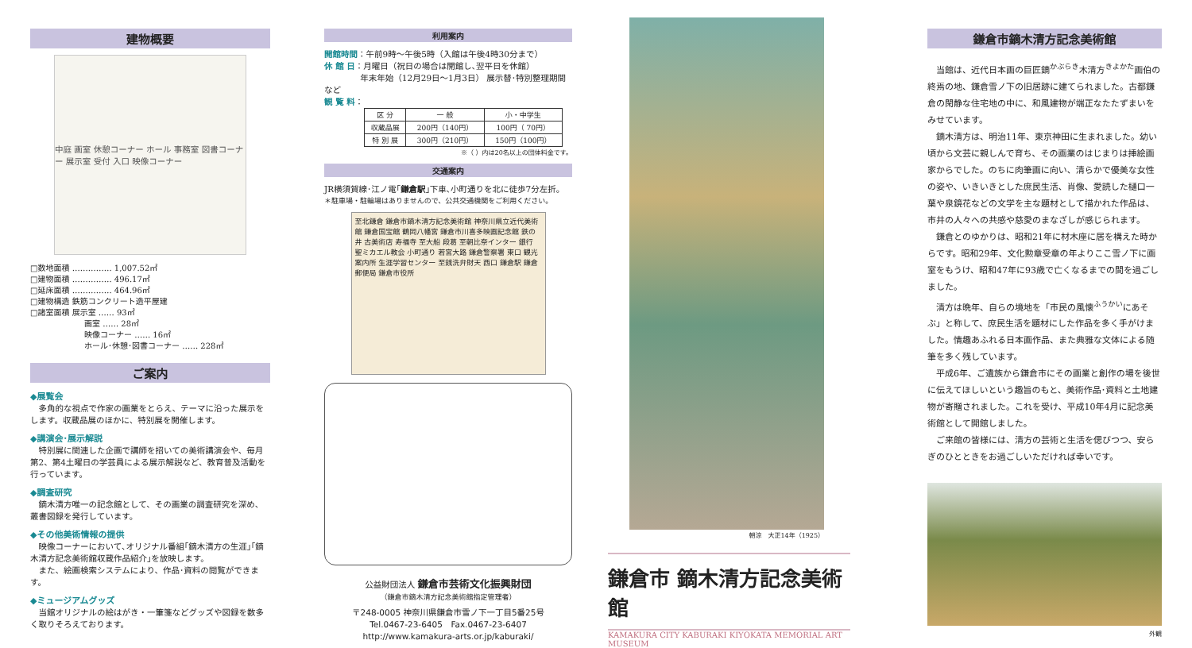建物概要
中庭 画室 休憩コーナー ホール 事務室 図書コーナー 展示室 受付 入口 映像コーナー
□数地面積 …………… 1,007.52㎡
□建物面積 …………… 496.17㎡
□延床面積 …………… 464.96㎡
□建物構造 鉄筋コンクリート造平屋建
□諸室面積 展示室 …… 93㎡
画室 …… 28㎡
映像コーナー …… 16㎡
ホール･休憩･図書コーナー …… 228㎡
ご案内
◆展覧会
　多角的な視点で作家の画業をとらえ、テーマに沿った展示をします。収蔵品展のほかに、特別展を開催します。
◆講演会･展示解説
　特別展に関連した企画で講師を招いての美術講演会や、毎月第2、第4土曜日の学芸員による展示解説など、教育普及活動を行っています。
◆調査研究
　鏑木清方唯一の記念館として、その画業の調査研究を深め、叢書図録を発行しています。
◆その他美術情報の提供
　映像コーナーにおいて､オリジナル番組｢鏑木清方の生涯｣｢鏑木清方記念美術館収蔵作品紹介｣を放映します。
　また、絵画検索システムにより、作品･資料の閲覧ができます。
◆ミュージアムグッズ
　当館オリジナルの絵はがき・一筆箋などグッズや図録を数多く取りそろえております。
利用案内
開館時間：午前9時～午後5時（入館は午後4時30分まで）
休 館 日：月曜日（祝日の場合は開館し､翌平日を休館）
　　　　 年末年始（12月29日～1月3日） 展示替･特別整理期間など
観 覧 料：
| 区 分 | 一 般 | 小・中学生 |
| --- | --- | --- |
| 収蔵品展 | 200円（140円） | 100円（ 70円） |
| 特 別 展 | 300円（210円） | 150円（100円） |
※（ ）内は20名以上の団体料金です。
交通案内
JR横須賀線･江ノ電｢鎌倉駅｣下車､小町通りを北に徒歩7分左折。
＊駐車場・駐輪場はありませんので、公共交通機関をご利用ください。
至北鎌倉 鎌倉市鏑木清方記念美術館 神奈川県立近代美術館 鎌倉国宝館 鶴岡八幡宮 鎌倉市川喜多映画記念館 鉄の井 古美術店 寿福寺 至大船 段葛 至朝比奈インター 銀行 聖ミカエル教会 小町通り 若宮大路 鎌倉警察署 東口 観光案内所 生涯学習センター 至銭洗弁財天 西口 鎌倉駅 鎌倉郵便局 鎌倉市役所
公益財団法人 鎌倉市芸術文化振興財団
（鎌倉市鏑木清方記念美術館指定管理者）
〒248-0005 神奈川県鎌倉市雪ノ下一丁目5番25号
Tel.0467-23-6405　Fax.0467-23-6407
http://www.kamakura-arts.or.jp/kaburaki/
朝涼　大正14年（1925）
鎌倉市 鏑木清方記念美術館
KAMAKURA CITY KABURAKI KIYOKATA MEMORIAL ART MUSEUM
鎌倉市鏑木清方記念美術館
当館は、近代日本画の巨匠鏑<sup>かぶらき</sup>木清方<sup>きよかた</sup>画伯の終焉の地、鎌倉雪ノ下の旧居跡に建てられました。古都鎌倉の閑静な住宅地の中に、和風建物が端正なたたずまいをみせています。
鏑木清方は、明治11年、東京神田に生まれました。幼い頃から文芸に親しんで育ち、その画業のはじまりは挿絵画家からでした。のちに肉筆画に向い、清らかで優美な女性の姿や、いきいきとした庶民生活、肖像、愛読した樋口一葉や泉鏡花などの文学を主な題材として描かれた作品は、市井の人々への共感や慈愛のまなざしが感じられます。
鎌倉とのゆかりは、昭和21年に材木座に居を構えた時からです。昭和29年、文化勲章受章の年よりここ雪ノ下に画室をもうけ、昭和47年に93歳で亡くなるまでの間を過ごしました。
清方は晩年、自らの境地を「市民の風懐<sup>ふうかい</sup>にあそぶ」と称して、庶民生活を題材にした作品を多く手がけました。情趣あふれる日本画作品、また典雅な文体による随筆を多く残しています。
平成6年、ご遺族から鎌倉市にその画業と創作の場を後世に伝えてほしいという趣旨のもと、美術作品･資料と土地建物が寄贈されました。これを受け、平成10年4月に記念美術館として開館しました。
ご来館の皆様には、清方の芸術と生活を偲びつつ、安らぎのひとときをお過ごしいただければ幸いです。
外観